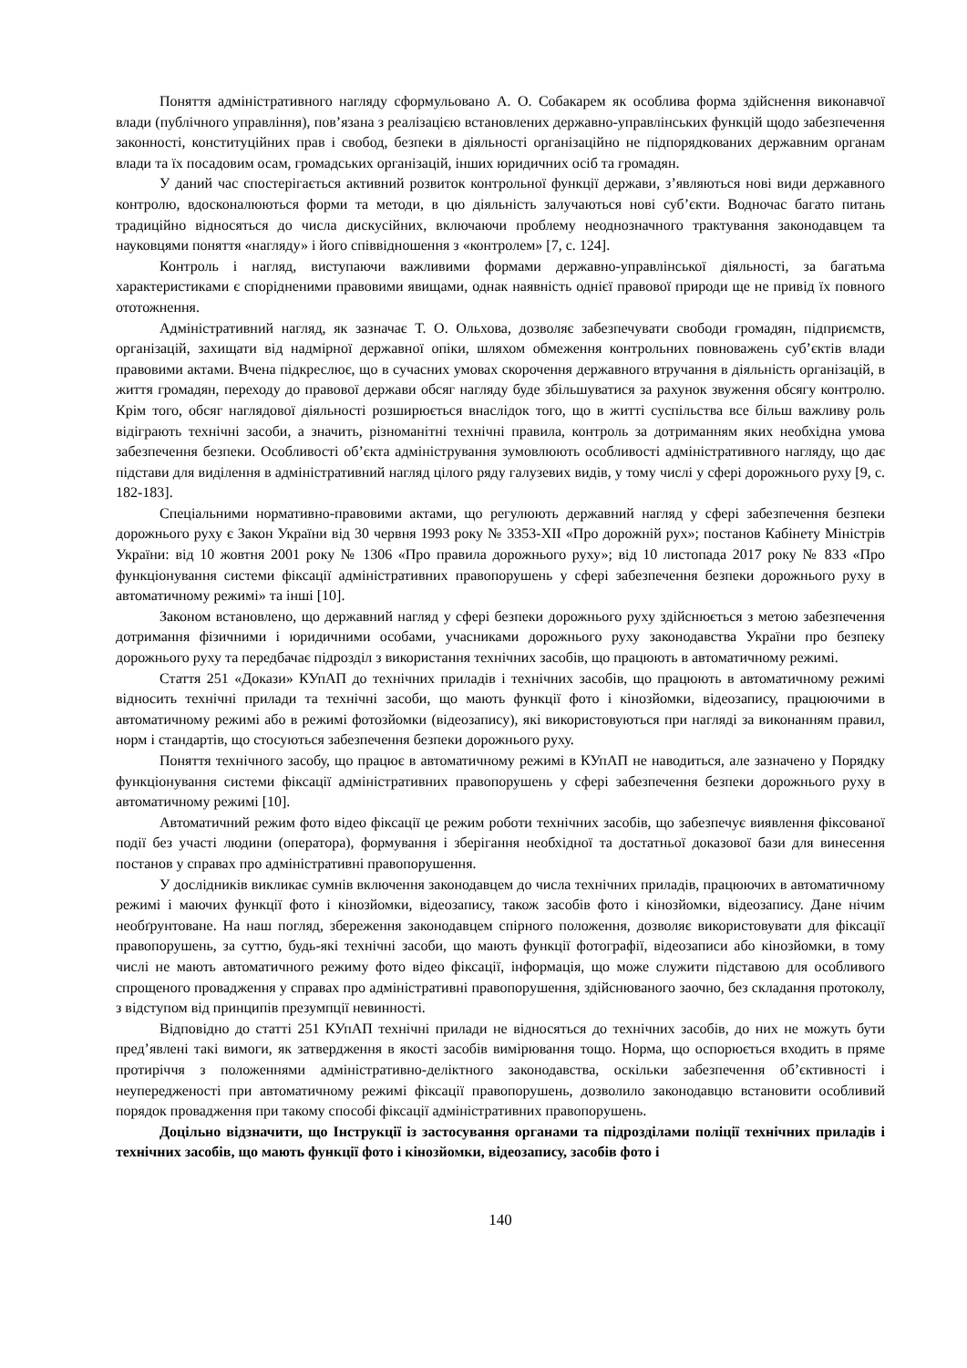Поняття адміністративного нагляду сформульовано А. О. Собакарем як особлива форма здійснення виконавчої влади (публічного управління), пов’язана з реалізацією встановлених державно-управлінських функцій щодо забезпечення законності, конституційних прав і свобод, безпеки в діяльності організаційно не підпорядкованих державним органам влади та їх посадовим осам, громадських організацій, інших юридичних осіб та громадян.
У даний час спостерігається активний розвиток контрольної функції держави, з’являються нові види державного контролю, вдосконалюються форми та методи, в цю діяльність залучаються нові суб’єкти. Водночас багато питань традиційно відносяться до числа дискусійних, включаючи проблему неоднозначного трактування законодавцем та науковцями поняття «нагляду» і його співвідношення з «контролем» [7, с. 124].
Контроль і нагляд, виступаючи важливими формами державно-управлінської діяльності, за багатьма характеристиками є спорідненими правовими явищами, однак наявність однієї правової природи ще не привід їх повного ототожнення.
Адміністративний нагляд, як зазначає Т. О. Ольхова, дозволяє забезпечувати свободи громадян, підприємств, організацій, захищати від надмірної державної опіки, шляхом обмеження контрольних повноважень суб’єктів влади правовими актами. Вчена підкреслює, що в сучасних умовах скорочення державного втручання в діяльність організацій, в життя громадян, переходу до правової держави обсяг нагляду буде збільшуватися за рахунок звуження обсягу контролю. Крім того, обсяг наглядової діяльності розширюється внаслідок того, що в житті суспільства все більш важливу роль відіграють технічні засоби, а значить, різноманітні технічні правила, контроль за дотриманням яких необхідна умова забезпечення безпеки. Особливості об’єкта адміністрування зумовлюють особливості адміністративного нагляду, що дає підстави для виділення в адміністративний нагляд цілого ряду галузевих видів, у тому числі у сфері дорожнього руху [9, с. 182-183].
Спеціальними нормативно-правовими актами, що регулюють державний нагляд у сфері забезпечення безпеки дорожнього руху є Закон України від 30 червня 1993 року № 3353-XII «Про дорожній рух»; постанов Кабінету Міністрів України: від 10 жовтня 2001 року № 1306 «Про правила дорожнього руху»; від 10 листопада 2017 року № 833 «Про функціонування системи фіксації адміністративних правопорушень у сфері забезпечення безпеки дорожнього руху в автоматичному режимі» та інші [10].
Законом встановлено, що державний нагляд у сфері безпеки дорожнього руху здійснюється з метою забезпечення дотримання фізичними і юридичними особами, учасниками дорожнього руху законодавства України про безпеку дорожнього руху та передбачає підрозділ з використання технічних засобів, що працюють в автоматичному режимі.
Стаття 251 «Докази» КУпАП до технічних приладів і технічних засобів, що працюють в автоматичному режимі відносить технічні прилади та технічні засоби, що мають функції фото і кінозйомки, відеозапису, працюючими в автоматичному режимі або в режимі фотозйомки (відеозапису), які використовуються при нагляді за виконанням правил, норм і стандартів, що стосуються забезпечення безпеки дорожнього руху.
Поняття технічного засобу, що працює в автоматичному режимі в КУпАП не наводиться, але зазначено у Порядку функціонування системи фіксації адміністративних правопорушень у сфері забезпечення безпеки дорожнього руху в автоматичному режимі [10].
Автоматичний режим фото відео фіксації це режим роботи технічних засобів, що забезпечує виявлення фіксованої події без участі людини (оператора), формування і зберігання необхідної та достатньої доказової бази для винесення постанов у справах про адміністративні правопорушення.
У дослідників викликає сумнів включення законодавцем до числа технічних приладів, працюючих в автоматичному режимі і маючих функції фото і кінозйомки, відеозапису, також засобів фото і кінозйомки, відеозапису. Дане нічим необґрунтоване. На наш погляд, збереження законодавцем спірного положення, дозволяє використовувати для фіксації правопорушень, за суттю, будь-які технічні засоби, що мають функції фотографії, відеозаписи або кінозйомки, в тому числі не мають автоматичного режиму фото відео фіксації, інформація, що може служити підставою для особливого спрощеного провадження у справах про адміністративні правопорушення, здійснюваного заочно, без складання протоколу, з відступом від принципів презумпції невинності.
Відповідно до статті 251 КУпАП технічні прилади не відносяться до технічних засобів, до них не можуть бути пред’явлені такі вимоги, як затвердження в якості засобів вимірювання тощо. Норма, що оспорюється входить в пряме протиріччя з положеннями адміністративно-деліктного законодавства, оскільки забезпечення об’єктивності і неупередженості при автоматичному режимі фіксації правопорушень, дозволило законодавцю встановити особливий порядок провадження при такому способі фіксації адміністративних правопорушень.
Доцільно відзначити, що Інструкції із застосування органами та підрозділами поліції технічних приладів і технічних засобів, що мають функції фото і кінозйомки, відеозапису, засобів фото і
140